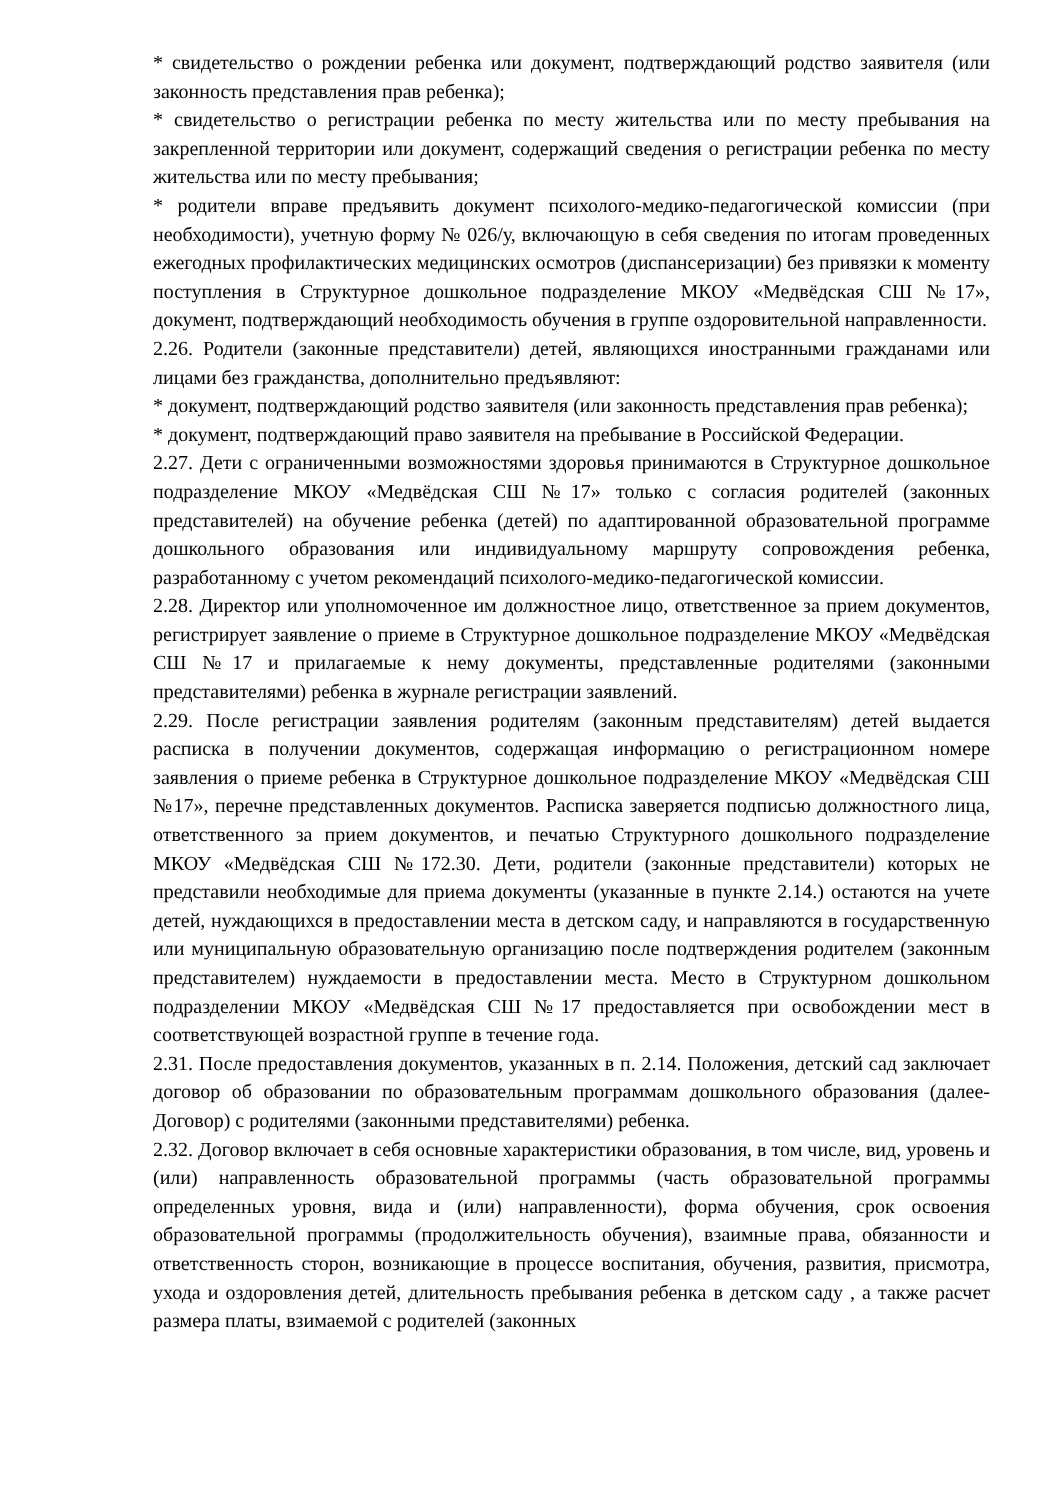* свидетельство о рождении ребенка или документ, подтверждающий родство заявителя (или законность представления прав ребенка);
* свидетельство о регистрации ребенка по месту жительства или по месту пребывания на закрепленной территории или документ, содержащий сведения о регистрации ребенка по месту жительства или по месту пребывания;
* родители вправе предъявить документ психолого-медико-педагогической комиссии (при необходимости), учетную форму № 026/у, включающую в себя сведения по итогам проведенных ежегодных профилактических медицинских осмотров (диспансеризации) без привязки к моменту поступления в Структурное дошкольное подразделение МКОУ «Медвёдская СШ №17», документ, подтверждающий необходимость обучения в группе оздоровительной направленности.
2.26. Родители (законные представители) детей, являющихся иностранными гражданами или лицами без гражданства, дополнительно предъявляют:
* документ, подтверждающий родство заявителя (или законность представления прав ребенка);
* документ, подтверждающий право заявителя на пребывание в Российской Федерации.
2.27. Дети с ограниченными возможностями здоровья принимаются в Структурное дошкольное подразделение МКОУ «Медвёдская СШ №17» только с согласия родителей (законных представителей) на обучение ребенка (детей) по адаптированной образовательной программе дошкольного образования или индивидуальному маршруту сопровождения ребенка, разработанному с учетом рекомендаций психолого-медико-педагогической комиссии.
2.28. Директор или уполномоченное им должностное лицо, ответственное за прием документов, регистрирует заявление о приеме в Структурное дошкольное подразделение МКОУ «Медвёдская СШ №17 и прилагаемые к нему документы, представленные родителями (законными представителями) ребенка в журнале регистрации заявлений.
2.29. После регистрации заявления родителям (законным представителям) детей выдается расписка в получении документов, содержащая информацию о регистрационном номере заявления о приеме ребенка в Структурное дошкольное подразделение МКОУ «Медвёдская СШ №17», перечне представленных документов. Расписка заверяется подписью должностного лица, ответственного за прием документов, и печатью Структурного дошкольного подразделение МКОУ «Медвёдская СШ №172.30. Дети, родители (законные представители) которых не представили необходимые для приема документы (указанные в пункте 2.14.) остаются на учете детей, нуждающихся в предоставлении места в детском саду, и направляются в государственную или муниципальную образовательную организацию после подтверждения родителем (законным представителем) нуждаемости в предоставлении места. Место в Структурном дошкольном подразделении МКОУ «Медвёдская СШ №17 предоставляется при освобождении мест в соответствующей возрастной группе в течение года.
2.31. После предоставления документов, указанных в п. 2.14. Положения, детский сад заключает договор об образовании по образовательным программам дошкольного образования (далее-Договор) с родителями (законными представителями) ребенка.
2.32. Договор включает в себя основные характеристики образования, в том числе, вид, уровень и (или) направленность образовательной программы (часть образовательной программы определенных уровня, вида и (или) направленности), форма обучения, срок освоения образовательной программы (продолжительность обучения), взаимные права, обязанности и ответственность сторон, возникающие в процессе воспитания, обучения, развития, присмотра, ухода и оздоровления детей, длительность пребывания ребенка в детском саду , а также расчет размера платы, взимаемой с родителей (законных